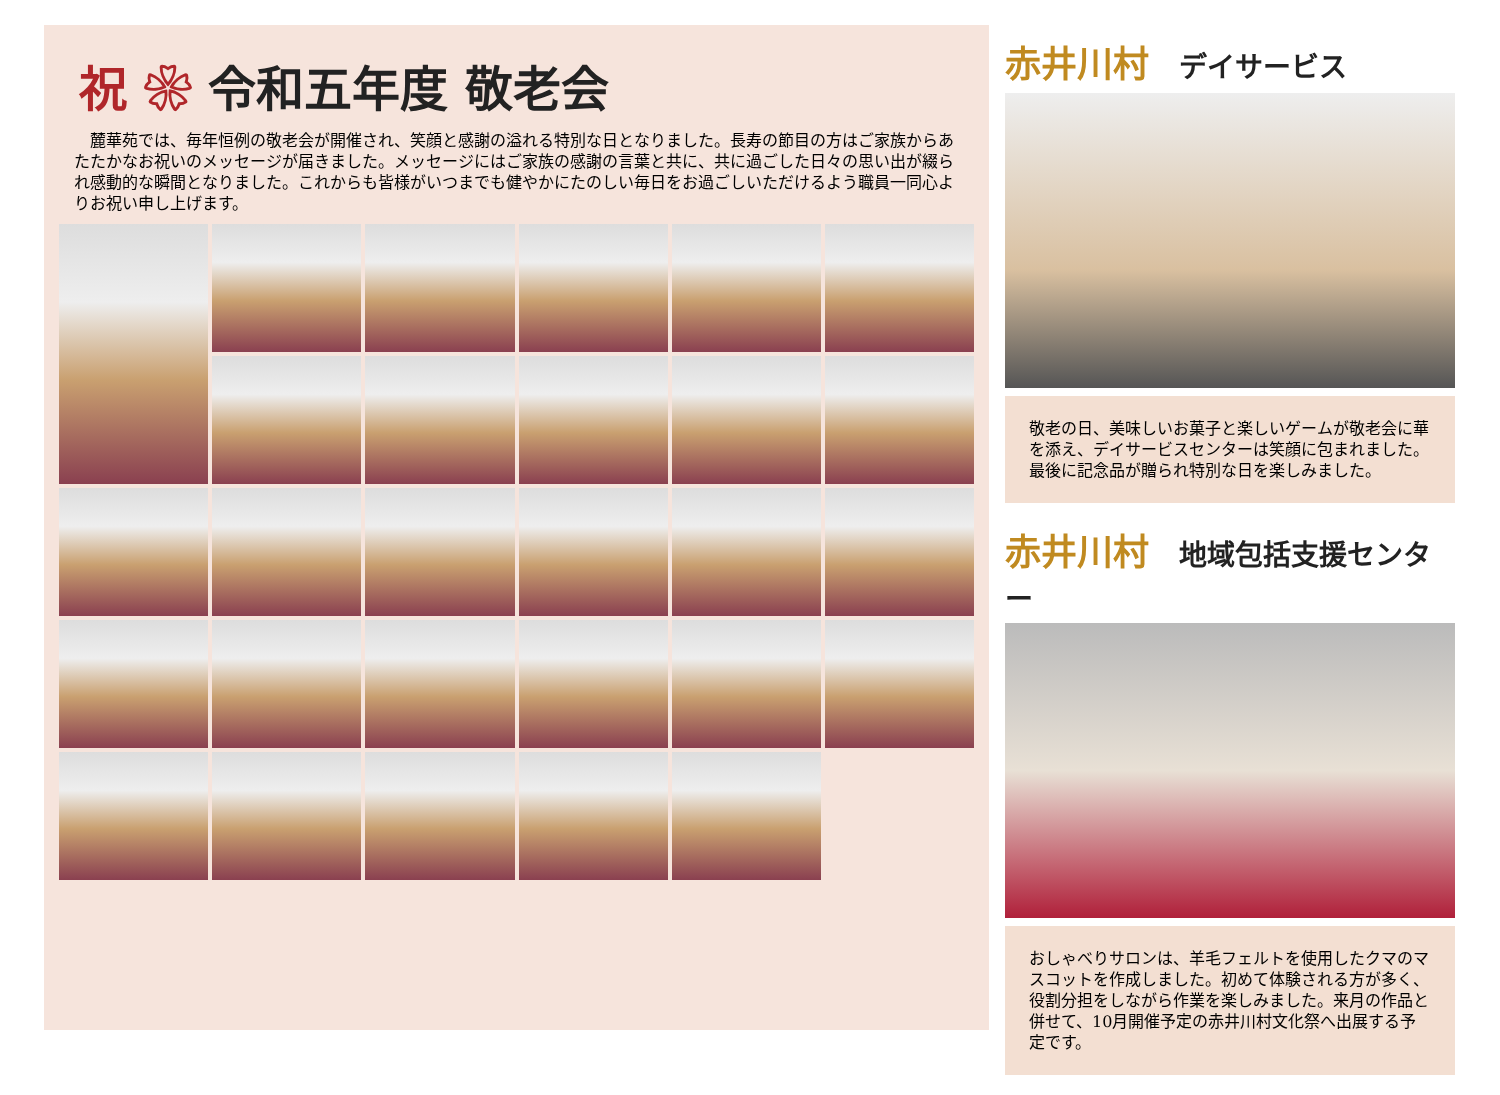祝 ❀ 令和五年度 敬老会
　麓華苑では、毎年恒例の敬老会が開催され、笑顔と感謝の溢れる特別な日となりました。長寿の節目の方はご家族からあたたかなお祝いのメッセージが届きました。メッセージにはご家族の感謝の言葉と共に、共に過ごした日々の思い出が綴られ感動的な瞬間となりました。これからも皆様がいつまでも健やかにたのしい毎日をお過ごしいただけるよう職員一同心よりお祝い申し上げます。
赤井川村 デイサービス
敬老の日、美味しいお菓子と楽しいゲームが敬老会に華を添え、デイサービスセンターは笑顔に包まれました。最後に記念品が贈られ特別な日を楽しみました。
赤井川村 地域包括支援センター
おしゃべりサロンは、羊毛フェルトを使用したクマのマスコットを作成しました。初めて体験される方が多く、役割分担をしながら作業を楽しみました。来月の作品と併せて、10月開催予定の赤井川村文化祭へ出展する予定です。